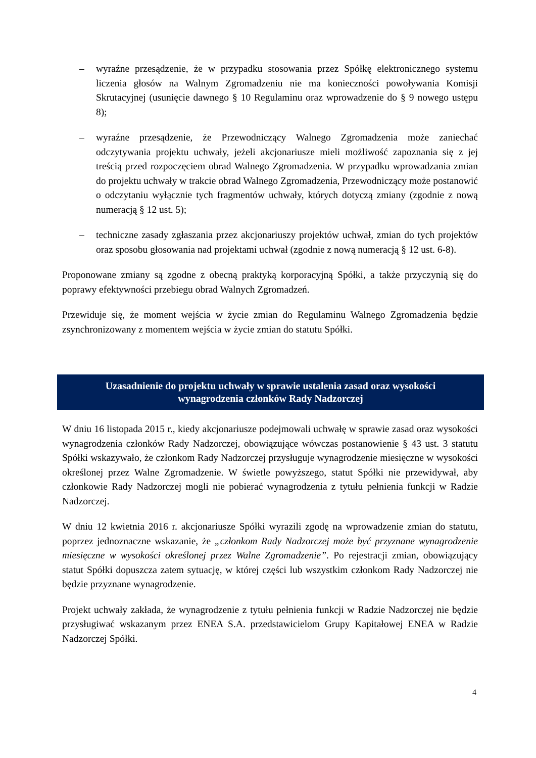– wyraźne przesądzenie, że w przypadku stosowania przez Spółkę elektronicznego systemu liczenia głosów na Walnym Zgromadzeniu nie ma konieczności powoływania Komisji Skrutacyjnej (usunięcie dawnego § 10 Regulaminu oraz wprowadzenie do § 9 nowego ustępu 8);
– wyraźne przesądzenie, że Przewodniczący Walnego Zgromadzenia może zaniechać odczytywania projektu uchwały, jeżeli akcjonariusze mieli możliwość zapoznania się z jej treścią przed rozpoczęciem obrad Walnego Zgromadzenia. W przypadku wprowadzania zmian do projektu uchwały w trakcie obrad Walnego Zgromadzenia, Przewodniczący może postanowić o odczytaniu wyłącznie tych fragmentów uchwały, których dotyczą zmiany (zgodnie z nową numeracją § 12 ust. 5);
– techniczne zasady zgłaszania przez akcjonariuszy projektów uchwał, zmian do tych projektów oraz sposobu głosowania nad projektami uchwał (zgodnie z nową numeracją § 12 ust. 6-8).
Proponowane zmiany są zgodne z obecną praktyką korporacyjną Spółki, a także przyczynią się do poprawy efektywności przebiegu obrad Walnych Zgromadzeń.
Przewiduje się, że moment wejścia w życie zmian do Regulaminu Walnego Zgromadzenia będzie zsynchronizowany z momentem wejścia w życie zmian do statutu Spółki.
Uzasadnienie do projektu uchwały w sprawie ustalenia zasad oraz wysokości
wynagrodzenia członków Rady Nadzorczej
W dniu 16 listopada 2015 r., kiedy akcjonariusze podejmowali uchwałę w sprawie zasad oraz wysokości wynagrodzenia członków Rady Nadzorczej, obowiązujące wówczas postanowienie § 43 ust. 3 statutu Spółki wskazywało, że członkom Rady Nadzorczej przysługuje wynagrodzenie miesięczne w wysokości określonej przez Walne Zgromadzenie. W świetle powyższego, statut Spółki nie przewidywał, aby członkowie Rady Nadzorczej mogli nie pobierać wynagrodzenia z tytułu pełnienia funkcji w Radzie Nadzorczej.
W dniu 12 kwietnia 2016 r. akcjonariusze Spółki wyrazili zgodę na wprowadzenie zmian do statutu, poprzez jednoznaczne wskazanie, że „członkom Rady Nadzorczej może być przyznane wynagrodzenie miesięczne w wysokości określonej przez Walne Zgromadzenie”. Po rejestracji zmian, obowiązujący statut Spółki dopuszcza zatem sytuację, w której części lub wszystkim członkom Rady Nadzorczej nie będzie przyznane wynagrodzenie.
Projekt uchwały zakłada, że wynagrodzenie z tytułu pełnienia funkcji w Radzie Nadzorczej nie będzie przysługiwać wskazanym przez ENEA S.A. przedstawicielom Grupy Kapitałowej ENEA w Radzie Nadzorczej Spółki.
4